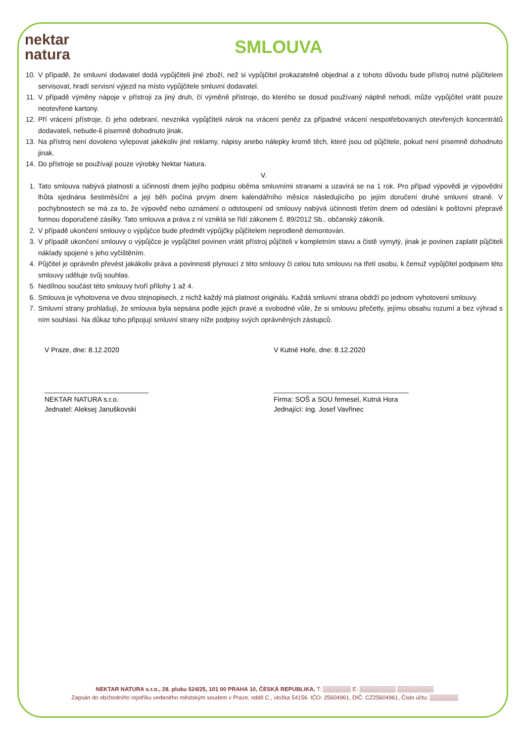nektar
natura
SMLOUVA
10. V případě, že smluvní dodavatel dodá vypůjčiteli jiné zboží, než si vypůjčitel prokazatelně objednal a z tohoto důvodu bude přístroj nutné půjčitelem servisovat, hradí servisní výjezd na místo vypůjčitele smluvní dodavatel.
11. V případě výměny nápoje v přístroji za jiný druh, čí výměně přístroje, do kterého se dosud používaný náplně nehodí, může vypůjčitel vrátit pouze neotevřené kartony.
12. Pří vrácení přístroje, či jeho odebraní, nevzniká vypůjčiteli nárok na vrácení peněz za případné vrácení nespotřebovaných otevřených koncentrátů dodavateli, nebude-li písemně dohodnuto jinak.
13. Na přístroj není dovoleno vylepovat jakékoliv jiné reklamy, nápisy anebo nálepky kromě těch, které jsou od půjčitele, pokud není písemně dohodnuto jinak.
14. Do přístroje se používají pouze výrobky Nektar Natura.
V.
1. Tato smlouva nabývá platnosti a účinnosti dnem jejího podpisu oběma smluvními stranami a uzavírá se na 1 rok. Pro případ výpovědi je výpovědní lhůta sjednána šestiměsíční a její běh počíná prvým dnem kalendářního měsíce následujícího po jejím doručení druhé smluvní straně. V pochybnostech se má za to, že výpověď nebo oznámení o odstoupení od smlouvy nabývá účinnosti třetím dnem od odeslání k poštovní přepravě formou doporučené zásilky. Tato smlouva a práva z ní vzniklá se řídí zákonem č. 89/2012 Sb., občanský zákoník.
2. V případě ukončení smlouvy o výpůjčce bude předmět výpůjčky půjčitelem neprodleně demontován.
3. V případě ukončení smlouvy o výpůjčce je vypůjčitel povinen vrátit přístroj půjčiteli v kompletním stavu a čistě vymytý, jinak je povinen zaplatit půjčiteli náklady spojené s jeho vyčištěním.
4. Půjčitel je oprávněn převést jakákoliv práva a povinnosti plynoucí z této smlouvy či celou tuto smlouvu na třetí osobu, k čemuž vypůjčitel podpisem této smlouvy uděluje svůj souhlas.
5. Nedílnou součást této smlouvy tvoří přílohy 1 až 4.
6. Smlouva je vyhotovena ve dvou stejnopisech, z nichž každý má platnost originálu. Každá smluvní strana obdrží po jednom vyhotovení smlouvy.
7. Smluvní strany prohlašují, že smlouva byla sepsána podle jejich pravé a svobodné vůle, že si smlouvu přečetly, jejímu obsahu rozumí a bez výhrad s ním souhlasí. Na důkaz toho připojují smluvní strany níže podpisy svých oprávněných zástupců.
V Praze, dne: 8.12.2020
___________________________
NEKTAR NATURA s.r.o.
Jednatel: Aleksej Januškovski
V Kutné Hoře, dne: 8.12.2020
___________________________________
Firma: SOŠ a SOU řemesel, Kutná Hora
Jednající: Ing. Josef Vavřinec
NEKTAR NATURA s.r.o., 28. pluku 524/25, 101 00 PRAHA 10, ČESKÁ REPUBLIKA, T: ▒▒▒▒▒▒▒ E: ▒▒▒▒▒▒▒▒▒ ▒▒▒▒▒▒▒▒▒
Zapsán do obchodního rejstříku vedeného městským soudem v Praze, oddíl C., vložka 54156. IČO: 25604961, DIČ: CZ25604961, Číslo účtu: ▒▒▒▒▒▒▒